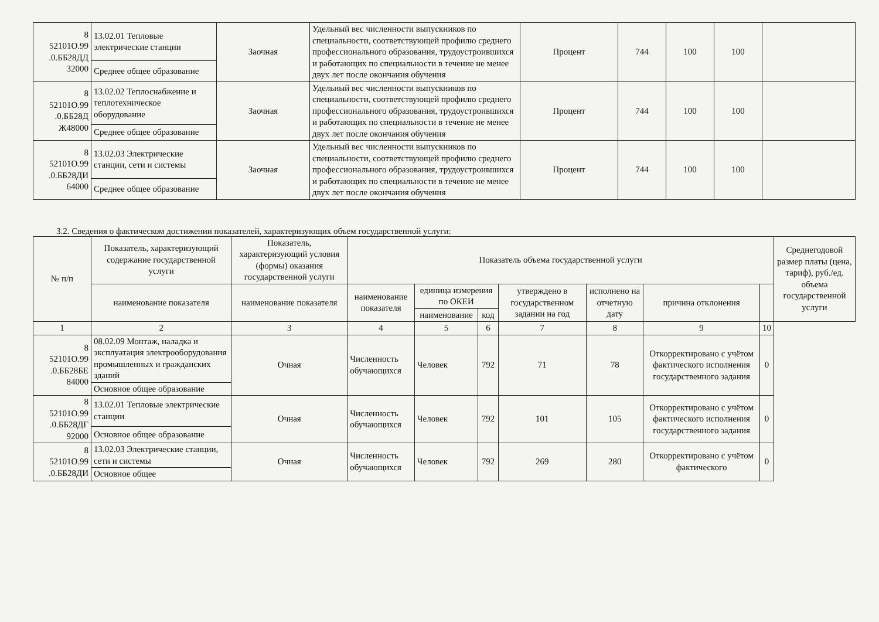| 8 52101О.99 .0.ББ28ДД 32000 | 13.02.01 Тепловые электрические станции | Заочная | Удельный вес численности выпускников по специальности, соответствующей профилю среднего профессионального образования, трудоустроившихся и работающих по специальности в течение не менее двух лет после окончания обучения | Процент | 744 | 100 | 100 | |
| | Среднее общее образование | | | | | | | |
| 8 52101О.99 .0.ББ28Д Ж48000 | 13.02.02 Теплоснабжение и теплотехническое оборудование | Заочная | Удельный вес численности выпускников по специальности, соответствующей профилю среднего профессионального образования, трудоустроившихся и работающих по специальности в течение не менее двух лет после окончания обучения | Процент | 744 | 100 | 100 | |
| | Среднее общее образование | | | | | | | |
| 8 52101О.99 .0.ББ28ДИ 64000 | 13.02.03 Электрические станции, сети и системы | Заочная | Удельный вес численности выпускников по специальности, соответствующей профилю среднего профессионального образования, трудоустроившихся и работающих по специальности в течение не менее двух лет после окончания обучения | Процент | 744 | 100 | 100 | |
| | Среднее общее образование | | | | | | | |
3.2. Сведения о фактическом достижении показателей, характеризующих объем государственной услуги:
| № п/п | Показатель, характеризующий содержание государственной услуги | Показатель, характеризующий условия (формы) оказания государственной услуги | Показатель объема государственной услуги | | | | | | | Среднегодовой размер платы (цена, тариф), руб./ед. объема государственной услуги |
| --- | --- | --- | --- | --- | --- | --- | --- | --- | --- | --- |
| | наименование показателя | наименование показателя | наименование показателя | единица измерения по ОКЕИ | | утверждено в государственном задании на год | исполнено на отчетную дату | причина отклонения | | |
| | | | | наименование | код | | | | | |
| 1 | 2 | 3 | 4 | 5 | 6 | 7 | 8 | 9 | 10 | |
| 8 52101О.99 .0.ББ28БЕ 84000 | 08.02.09 Монтаж, наладка и эксплуатация электрооборудования промышленных и гражданских зданий | Очная | Численность обучающихся | Человек | 792 | 71 | 78 | Откорректировано с учётом фактического исполнения государственного задания | 0 | |
| | Основное общее образование | | | | | | | | | |
| 8 52101О.99 .0.ББ28ДГ 92000 | 13.02.01 Тепловые электрические станции | Очная | Численность обучающихся | Человек | 792 | 101 | 105 | Откорректировано с учётом фактического исполнения государственного задания | 0 | |
| | Основное общее образование | | | | | | | | | |
| 8 52101О.99 .0.ББ28ДИ | 13.02.03 Электрические станции, сети и системы | Очная | Численность обучающихся | Человек | 792 | 269 | 280 | Откорректировано с учётом фактического | 0 | |
| | Основное общее | | | | | | | | | |